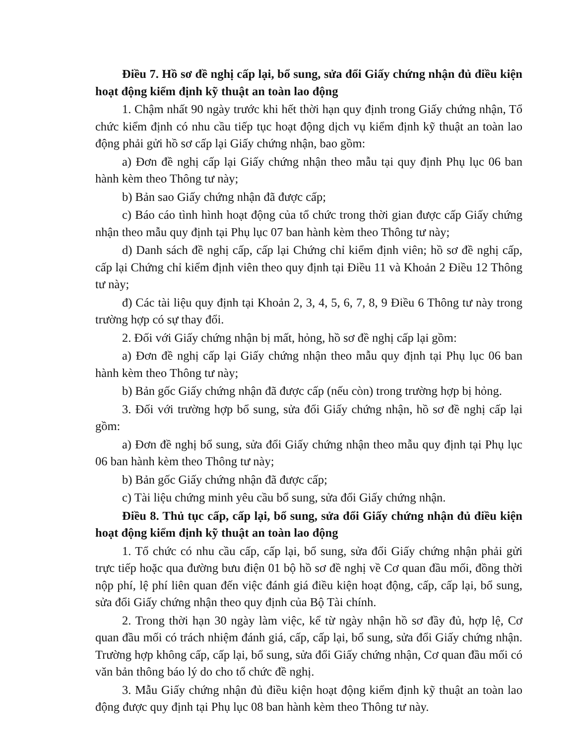Điều 7. Hồ sơ đề nghị cấp lại, bổ sung, sửa đổi Giấy chứng nhận đủ điều kiện hoạt động kiểm định kỹ thuật an toàn lao động
1. Chậm nhất 90 ngày trước khi hết thời hạn quy định trong Giấy chứng nhận, Tổ chức kiểm định có nhu cầu tiếp tục hoạt động dịch vụ kiểm định kỹ thuật an toàn lao động phải gửi hồ sơ cấp lại Giấy chứng nhận, bao gồm:
a) Đơn đề nghị cấp lại Giấy chứng nhận theo mẫu tại quy định Phụ lục 06 ban hành kèm theo Thông tư này;
b) Bản sao Giấy chứng nhận đã được cấp;
c) Báo cáo tình hình hoạt động của tổ chức trong thời gian được cấp Giấy chứng nhận theo mẫu quy định tại Phụ lục 07 ban hành kèm theo Thông tư này;
d) Danh sách đề nghị cấp, cấp lại Chứng chỉ kiểm định viên; hồ sơ đề nghị cấp, cấp lại Chứng chỉ kiểm định viên theo quy định tại Điều 11 và Khoản 2 Điều 12 Thông tư này;
đ) Các tài liệu quy định tại Khoản 2, 3, 4, 5, 6, 7, 8, 9 Điều 6 Thông tư này trong trường hợp có sự thay đổi.
2. Đối với Giấy chứng nhận bị mất, hỏng, hồ sơ đề nghị cấp lại gồm:
a) Đơn đề nghị cấp lại Giấy chứng nhận theo mẫu quy định tại Phụ lục 06 ban hành kèm theo Thông tư này;
b) Bản gốc Giấy chứng nhận đã được cấp (nếu còn) trong trường hợp bị hỏng.
3. Đối với trường hợp bổ sung, sửa đổi Giấy chứng nhận, hồ sơ đề nghị cấp lại gồm:
a) Đơn đề nghị bổ sung, sửa đổi Giấy chứng nhận theo mẫu quy định tại Phụ lục 06 ban hành kèm theo Thông tư này;
b) Bản gốc Giấy chứng nhận đã được cấp;
c) Tài liệu chứng minh yêu cầu bổ sung, sửa đổi Giấy chứng nhận.
Điều 8. Thủ tục cấp, cấp lại, bổ sung, sửa đổi Giấy chứng nhận đủ điều kiện hoạt động kiểm định kỹ thuật an toàn lao động
1. Tổ chức có nhu cầu cấp, cấp lại, bổ sung, sửa đổi Giấy chứng nhận phải gửi trực tiếp hoặc qua đường bưu điện 01 bộ hồ sơ đề nghị về Cơ quan đầu mối, đồng thời nộp phí, lệ phí liên quan đến việc đánh giá điều kiện hoạt động, cấp, cấp lại, bổ sung, sửa đổi Giấy chứng nhận theo quy định của Bộ Tài chính.
2. Trong thời hạn 30 ngày làm việc, kể từ ngày nhận hồ sơ đầy đủ, hợp lệ, Cơ quan đầu mối có trách nhiệm đánh giá, cấp, cấp lại, bổ sung, sửa đổi Giấy chứng nhận. Trường hợp không cấp, cấp lại, bổ sung, sửa đổi Giấy chứng nhận, Cơ quan đầu mối có văn bản thông báo lý do cho tổ chức đề nghị.
3. Mẫu Giấy chứng nhận đủ điều kiện hoạt động kiểm định kỹ thuật an toàn lao động được quy định tại Phụ lục 08 ban hành kèm theo Thông tư này.